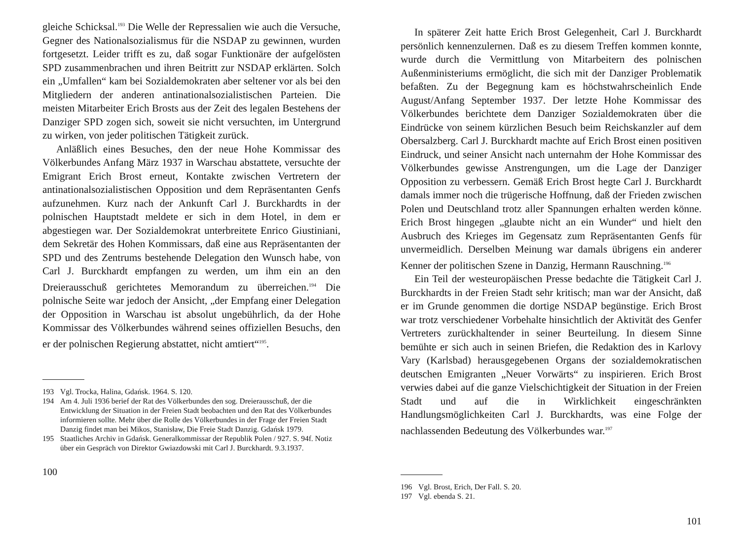gleiche Schicksal.<sup>193</sup> Die Welle der Repressalien wie auch die Versuche, Gegner des Nationalsozialismus für die NSDAP zu gewinnen, wurden fortgesetzt. Leider trifft es zu, daß sogar Funktionäre der aufgelösten SPD zusammenbrachen und ihren Beitritt zur NSDAP erklärten. Solch ein „Umfallen“ kam bei Sozialdemokraten aber seltener vor als bei den Mitgliedern der anderen antinationalsozialistischen Parteien. Die meisten Mitarbeiter Erich Brosts aus der Zeit des legalen Bestehens der Danziger SPD zogen sich, soweit sie nicht versuchten, im Untergrund zu wirken, von jeder politischen Tätigkeit zurück.
Anläßlich eines Besuches, den der neue Hohe Kommissar des Völkerbundes Anfang März 1937 in Warschau abstattete, versuchte der Emigrant Erich Brost erneut, Kontakte zwischen Vertretern der antinationalsozialistischen Opposition und dem Repräsentanten Genfs aufzunehmen. Kurz nach der Ankunft Carl J. Burckhardts in der polnischen Hauptstadt meldete er sich in dem Hotel, in dem er abgestiegen war. Der Sozialdemokrat unterbreitete Enrico Giustiniani, dem Sekretär des Hohen Kommissars, daß eine aus Repräsentanten der SPD und des Zentrums bestehende Delegation den Wunsch habe, von Carl J. Burckhardt empfangen zu werden, um ihm ein an den Dreierausschuß gerichtetes Memorandum zu überreichen.<sup>194</sup> Die polnische Seite war jedoch der Ansicht, „der Empfang einer Delegation der Opposition in Warschau ist absolut ungebührlich, da der Hohe Kommissar des Völkerbundes während seines offiziellen Besuchs, den er der polnischen Regierung abstattet, nicht amtiert“<sup>195</sup>.
193 Vgl. Trocka, Halina, Gdańsk. 1964. S. 120.
194 Am 4. Juli 1936 berief der Rat des Völkerbundes den sog. Dreierausschuß, der die Entwicklung der Situation in der Freien Stadt beobachten und den Rat des Völkerbundes informieren sollte. Mehr über die Rolle des Völkerbundes in der Frage der Freien Stadt Danzig findet man bei Mikos, Stanisław, Die Freie Stadt Danzig. Gdańsk 1979.
195 Staatliches Archiv in Gdańsk. Generalkommissar der Republik Polen / 927. S. 94f. Notiz über ein Gespräch von Direktor Gwiazdowski mit Carl J. Burckhardt. 9.3.1937.
100
In späterer Zeit hatte Erich Brost Gelegenheit, Carl J. Burckhardt persönlich kennenzulernen. Daß es zu diesem Treffen kommen konnte, wurde durch die Vermittlung von Mitarbeitern des polnischen Außenministeriums ermöglicht, die sich mit der Danziger Problematik befaßten. Zu der Begegnung kam es höchstwahrscheinlich Ende August/Anfang September 1937. Der letzte Hohe Kommissar des Völkerbundes berichtete dem Danziger Sozialdemokraten über die Eindrücke von seinem kürzlichen Besuch beim Reichskanzler auf dem Obersalzberg. Carl J. Burckhardt machte auf Erich Brost einen positiven Eindruck, und seiner Ansicht nach unternahm der Hohe Kommissar des Völkerbundes gewisse Anstrengungen, um die Lage der Danziger Opposition zu verbessern. Gemäß Erich Brost hegte Carl J. Burckhardt damals immer noch die trügerische Hoffnung, daß der Frieden zwischen Polen und Deutschland trotz aller Spannungen erhalten werden könne. Erich Brost hingegen „glaubte nicht an ein Wunder“ und hielt den Ausbruch des Krieges im Gegensatz zum Repräsentanten Genfs für unvermeidlich. Derselben Meinung war damals übrigens ein anderer Kenner der politischen Szene in Danzig, Hermann Rauschning.<sup>196</sup>
Ein Teil der westeuropäischen Presse bedachte die Tätigkeit Carl J. Burckhardts in der Freien Stadt sehr kritisch; man war der Ansicht, daß er im Grunde genommen die dortige NSDAP begünstige. Erich Brost war trotz verschiedener Vorbehalte hinsichtlich der Aktivität des Genfer Vertreters zurückhaltender in seiner Beurteilung. In diesem Sinne bemühte er sich auch in seinen Briefen, die Redaktion des in Karlovy Vary (Karlsbad) herausgegebenen Organs der sozialdemokratischen deutschen Emigranten „Neuer Vorwärts“ zu inspirieren. Erich Brost verwies dabei auf die ganze Vielschichtigkeit der Situation in der Freien Stadt und auf die in Wirklichkeit eingeschränkten Handlungsmöglichkeiten Carl J. Burckhardts, was eine Folge der nachlassenden Bedeutung des Völkerbundes war.<sup>197</sup>
196 Vgl. Brost, Erich, Der Fall. S. 20.
197 Vgl. ebenda S. 21.
101